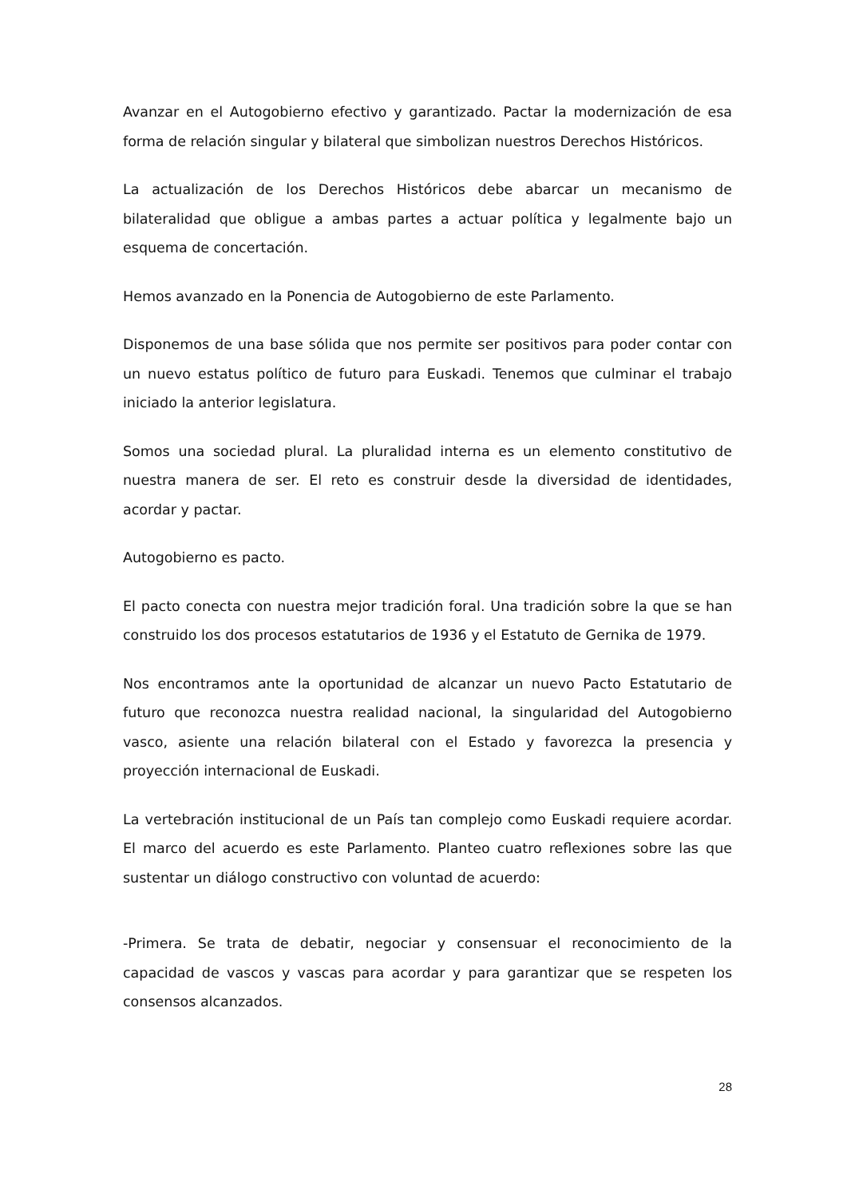Avanzar en el Autogobierno efectivo y garantizado. Pactar la modernización de esa forma de relación singular y bilateral que simbolizan nuestros Derechos Históricos.
La actualización de los Derechos Históricos debe abarcar un mecanismo de bilateralidad que obligue a ambas partes a actuar política y legalmente bajo un esquema de concertación.
Hemos avanzado en la Ponencia de Autogobierno de este Parlamento.
Disponemos de una base sólida que nos permite ser positivos para poder contar con un nuevo estatus político de futuro para Euskadi. Tenemos que culminar el trabajo iniciado la anterior legislatura.
Somos una sociedad plural. La pluralidad interna es un elemento constitutivo de nuestra manera de ser. El reto es construir desde la diversidad de identidades, acordar y pactar.
Autogobierno es pacto.
El pacto conecta con nuestra mejor tradición foral. Una tradición sobre la que se han construido los dos procesos estatutarios de 1936 y el Estatuto de Gernika de 1979.
Nos encontramos ante la oportunidad de alcanzar un nuevo Pacto Estatutario de futuro que reconozca nuestra realidad nacional, la singularidad del Autogobierno vasco, asiente una relación bilateral con el Estado y favorezca la presencia y proyección internacional de Euskadi.
La vertebración institucional de un País tan complejo como Euskadi requiere acordar. El marco del acuerdo es este Parlamento. Planteo cuatro reflexiones sobre las que sustentar un diálogo constructivo con voluntad de acuerdo:
-Primera. Se trata de debatir, negociar y consensuar el reconocimiento de la capacidad de vascos y vascas para acordar y para garantizar que se respeten los consensos alcanzados.
28